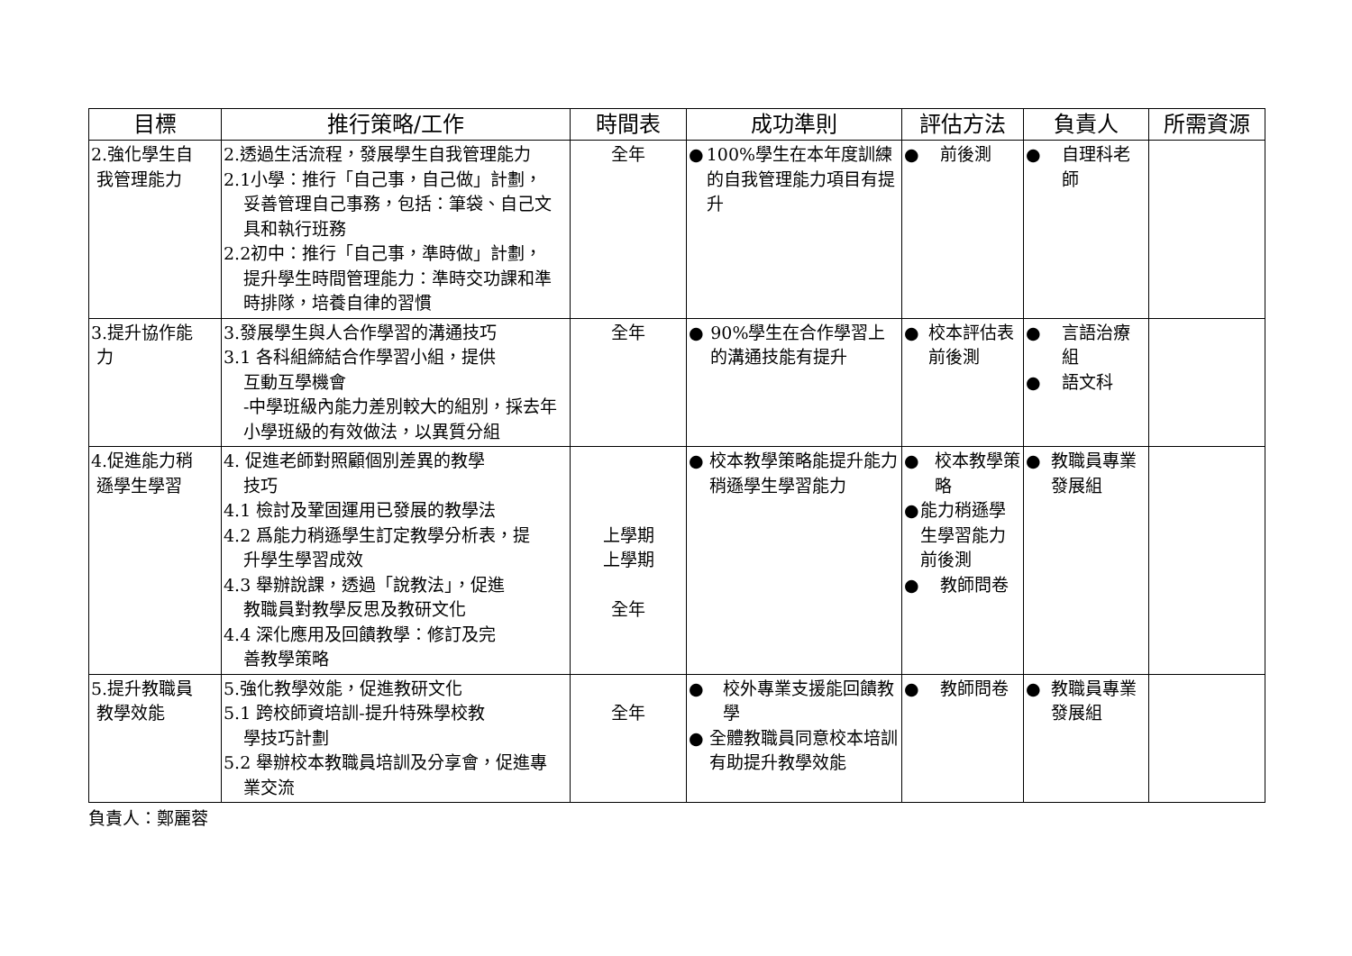| 目標 | 推行策略/工作 | 時間表 | 成功準則 | 評估方法 | 負責人 | 所需資源 |
| --- | --- | --- | --- | --- | --- | --- |
| 2.強化學生自 我管理能力 | 2.透過生活流程，發展學生自我管理能力 2.1小學：推行「自己事，自己做」計劃， 妥善管理自己事務，包括：筆袋、自己文具和執行班務 2.2初中：推行「自己事，準時做」計劃， 提升學生時間管理能力：準時交功課和準時排隊，培養自律的習慣 | 全年 | ● 100%學生在本年度訓練的自我管理能力項目有提升 | ● 前後測 | ● 自理科老師 | |
| 3.提升協作能 力 | 3.發展學生與人合作學習的溝通技巧 3.1 各科組締結合作學習小組，提供 互動互學機會 -中學班級內能力差別較大的組別，採去年小學班級的有效做法，以異質分組 | 全年 | ● 90%學生在合作學習上的溝通技能有提升 | ● 校本評估表前後測 | ● 言語治療組 ● 語文科 | |
| 4.促進能力稍 遜學生學習 | 4. 促進老師對照顧個別差異的教學 技巧 4.1 檢討及鞏固運用已發展的教學法 4.2 爲能力稍遜學生訂定教學分析表，提 升學生學習成效 4.3 舉辦說課，透過「說教法」，促進 教職員對教學反思及教研文化 4.4 深化應用及回饋教學：修訂及完 善教學策略 | 上學期 上學期 全年 | ● 校本教學策略能提升能力稍遜學生學習能力 | ● 校本教學策略 ● 能力稍遜學生學習能力前後測 ● 教師問卷 | ● 教職員專業發展組 | |
| 5.提升教職員 教學效能 | 5.強化教學效能，促進教研文化 5.1 跨校師資培訓-提升特殊學校教 學技巧計劃 5.2 舉辦校本教職員培訓及分享會，促進專 業交流 | 全年 | ● 校外專業支援能回饋教學 ● 全體教職員同意校本培訓有助提升教學效能 | ● 教師問卷 | ● 教職員專業發展組 | |
負責人：鄭麗蓉